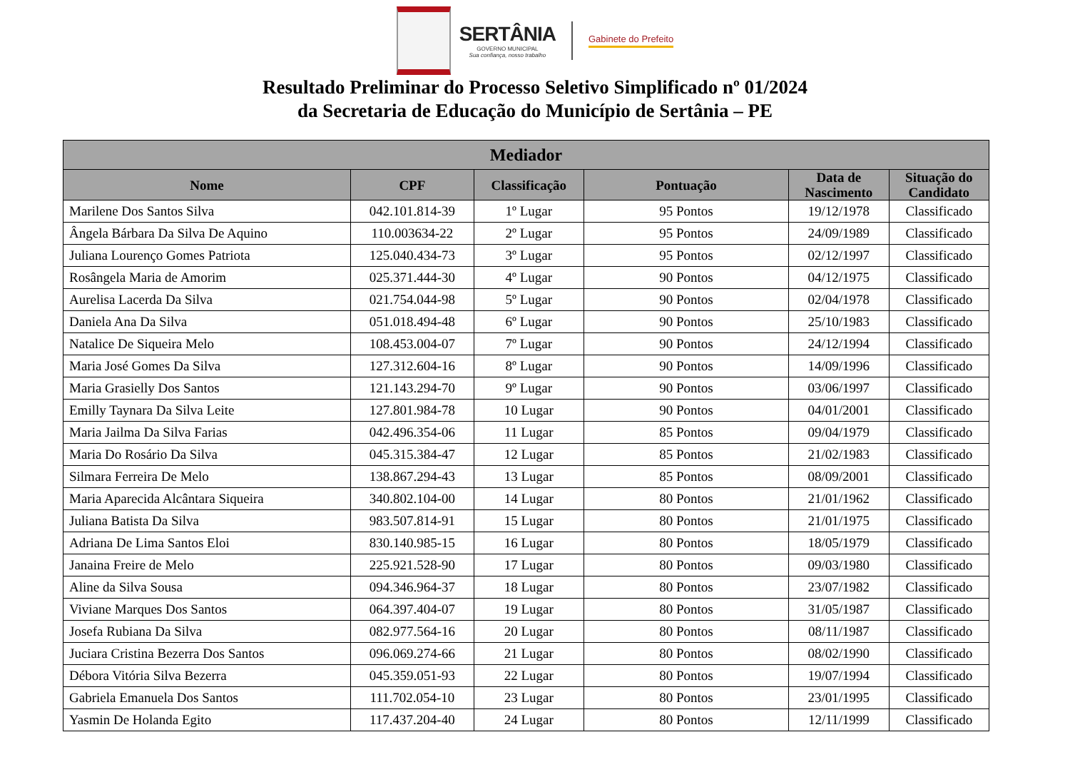SERTÂNIA
GOVERNO MUNICIPAL
Sua confiança, nosso trabalho
Gabinete do Prefeito
Resultado Preliminar do Processo Seletivo Simplificado nº 01/2024
da Secretaria de Educação do Município de Sertânia – PE
| Mediador | | | | | |
| --- | --- | --- | --- | --- | --- |
| Nome | CPF | Classificação | Pontuação | Data de Nascimento | Situação do Candidato |
| Marilene Dos Santos Silva | 042.101.814-39 | 1º Lugar | 95 Pontos | 19/12/1978 | Classificado |
| Ângela Bárbara Da Silva De Aquino | 110.003634-22 | 2º Lugar | 95 Pontos | 24/09/1989 | Classificado |
| Juliana Lourenço Gomes Patriota | 125.040.434-73 | 3º Lugar | 95 Pontos | 02/12/1997 | Classificado |
| Rosângela Maria de Amorim | 025.371.444-30 | 4º Lugar | 90 Pontos | 04/12/1975 | Classificado |
| Aurelisa Lacerda Da Silva | 021.754.044-98 | 5º Lugar | 90 Pontos | 02/04/1978 | Classificado |
| Daniela Ana Da Silva | 051.018.494-48 | 6º Lugar | 90 Pontos | 25/10/1983 | Classificado |
| Natalice De Siqueira Melo | 108.453.004-07 | 7º Lugar | 90 Pontos | 24/12/1994 | Classificado |
| Maria José Gomes Da Silva | 127.312.604-16 | 8º Lugar | 90 Pontos | 14/09/1996 | Classificado |
| Maria Grasielly Dos Santos | 121.143.294-70 | 9º Lugar | 90 Pontos | 03/06/1997 | Classificado |
| Emilly Taynara Da Silva Leite | 127.801.984-78 | 10 Lugar | 90 Pontos | 04/01/2001 | Classificado |
| Maria Jailma Da Silva Farias | 042.496.354-06 | 11 Lugar | 85 Pontos | 09/04/1979 | Classificado |
| Maria Do Rosário Da Silva | 045.315.384-47 | 12 Lugar | 85 Pontos | 21/02/1983 | Classificado |
| Silmara Ferreira De Melo | 138.867.294-43 | 13 Lugar | 85 Pontos | 08/09/2001 | Classificado |
| Maria Aparecida Alcântara Siqueira | 340.802.104-00 | 14 Lugar | 80 Pontos | 21/01/1962 | Classificado |
| Juliana Batista Da Silva | 983.507.814-91 | 15 Lugar | 80 Pontos | 21/01/1975 | Classificado |
| Adriana De Lima Santos Eloi | 830.140.985-15 | 16 Lugar | 80 Pontos | 18/05/1979 | Classificado |
| Janaina Freire de Melo | 225.921.528-90 | 17 Lugar | 80 Pontos | 09/03/1980 | Classificado |
| Aline da Silva Sousa | 094.346.964-37 | 18 Lugar | 80 Pontos | 23/07/1982 | Classificado |
| Viviane Marques Dos Santos | 064.397.404-07 | 19 Lugar | 80 Pontos | 31/05/1987 | Classificado |
| Josefa Rubiana Da Silva | 082.977.564-16 | 20 Lugar | 80 Pontos | 08/11/1987 | Classificado |
| Juciara Cristina Bezerra Dos Santos | 096.069.274-66 | 21 Lugar | 80 Pontos | 08/02/1990 | Classificado |
| Débora Vitória Silva Bezerra | 045.359.051-93 | 22 Lugar | 80 Pontos | 19/07/1994 | Classificado |
| Gabriela Emanuela Dos Santos | 111.702.054-10 | 23 Lugar | 80 Pontos | 23/01/1995 | Classificado |
| Yasmin De Holanda Egito | 117.437.204-40 | 24 Lugar | 80 Pontos | 12/11/1999 | Classificado |